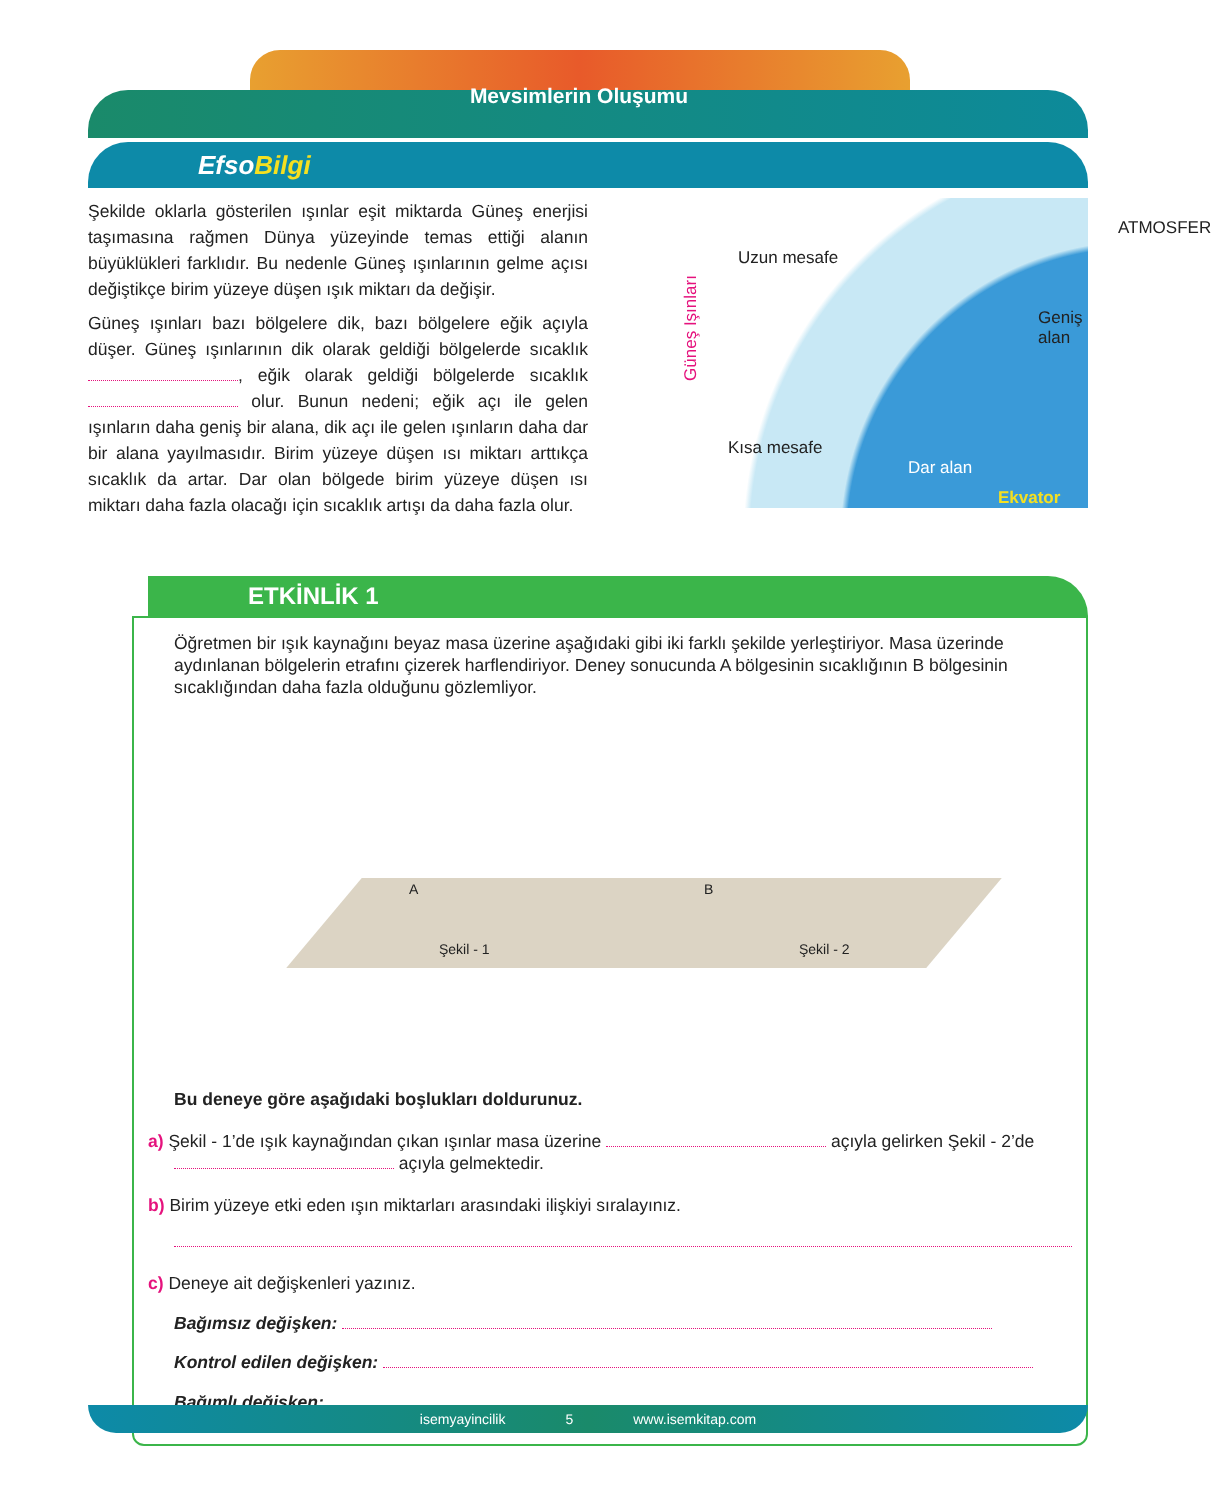Mevsimlerin Oluşumu
EfsoBilgi
Şekilde oklarla gösterilen ışınlar eşit miktarda Güneş enerjisi taşımasına rağmen Dünya yüzeyinde temas ettiği alanın büyüklükleri farklıdır. Bu nedenle Güneş ışınlarının gelme açısı değiştikçe birim yüzeye düşen ışık miktarı da değişir.
Güneş ışınları bazı bölgelere dik, bazı bölgelere eğik açıyla düşer. Güneş ışınlarının dik olarak geldiği bölgelerde sıcaklık , eğik olarak geldiği bölgelerde sıcaklık olur. Bunun nedeni; eğik açı ile gelen ışınların daha geniş bir alana, dik açı ile gelen ışınların daha dar bir alana yayılmasıdır. Birim yüzeye düşen ısı miktarı arttıkça sıcaklık da artar. Dar olan bölgede birim yüzeye düşen ısı miktarı daha fazla olacağı için sıcaklık artışı da daha fazla olur.
Güneş Işınları
Uzun mesafe
ATMOSFER
Geniş alan
Kısa mesafe
Dar alan
Ekvator
ETKİNLİK 1
Öğretmen bir ışık kaynağını beyaz masa üzerine aşağıdaki gibi iki farklı şekilde yerleştiriyor. Masa üzerinde aydınlanan bölgelerin etrafını çizerek harflendiriyor. Deney sonucunda A bölgesinin sıcaklığının B bölgesinin sıcaklığından daha fazla olduğunu gözlemliyor.
A
Şekil - 1
B
Şekil - 2
Bu deneye göre aşağıdaki boşlukları doldurunuz.
a) Şekil - 1’de ışık kaynağından çıkan ışınlar masa üzerine açıyla gelirken Şekil - 2’de
açıyla gelmektedir.
b) Birim yüzeye etki eden ışın miktarları arasındaki ilişkiyi sıralayınız.
c) Deneye ait değişkenleri yazınız.
Bağımsız değişken:
Kontrol edilen değişken:
Bağımlı değişken:
isemyayincilik 5 www.isemkitap.com